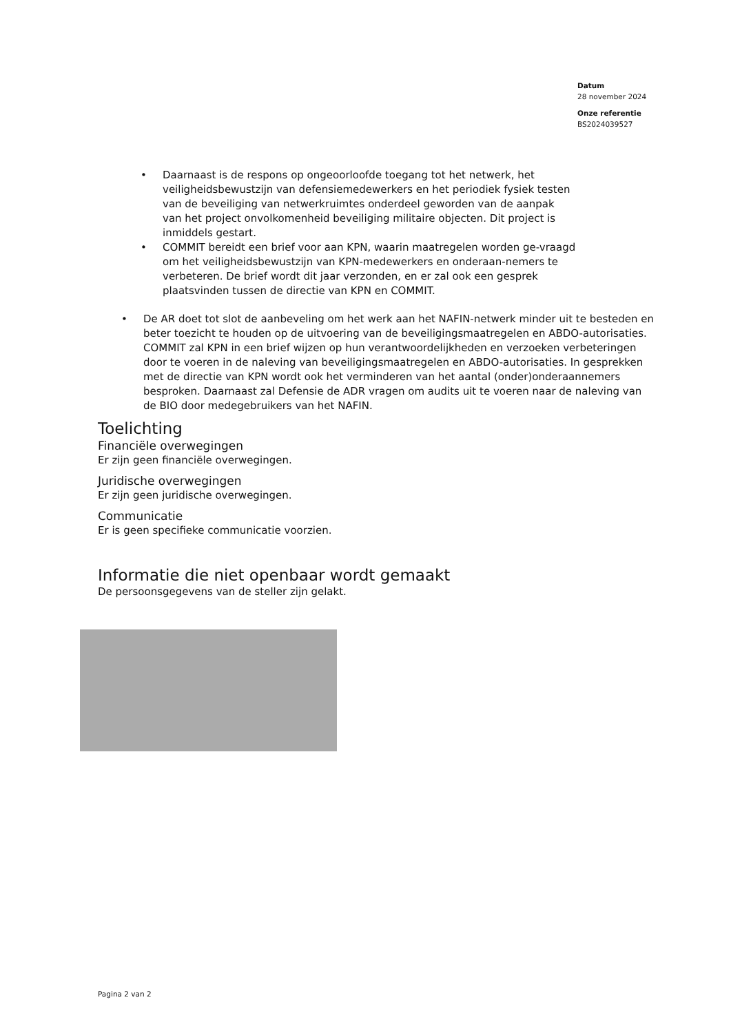Datum
28 november 2024
Onze referentie
BS2024039527
• Daarnaast is de respons op ongeoorloofde toegang tot het netwerk, het veiligheidsbewustzijn van defensiemedewerkers en het periodiek fysiek testen van de beveiliging van netwerkruimtes onderdeel geworden van de aanpak van het project onvolkomenheid beveiliging militaire objecten. Dit project is inmiddels gestart.
• COMMIT bereidt een brief voor aan KPN, waarin maatregelen worden ge-vraagd om het veiligheidsbewustzijn van KPN-medewerkers en onderaan-nemers te verbeteren. De brief wordt dit jaar verzonden, en er zal ook een gesprek plaatsvinden tussen de directie van KPN en COMMIT.
• De AR doet tot slot de aanbeveling om het werk aan het NAFIN-netwerk minder uit te besteden en beter toezicht te houden op de uitvoering van de beveiligingsmaatregelen en ABDO-autorisaties. COMMIT zal KPN in een brief wijzen op hun verantwoordelijkheden en verzoeken verbeteringen door te voeren in de naleving van beveiligingsmaatregelen en ABDO-autorisaties. In gesprekken met de directie van KPN wordt ook het verminderen van het aantal (onder)onderaannemers besproken. Daarnaast zal Defensie de ADR vragen om audits uit te voeren naar de naleving van de BIO door medegebruikers van het NAFIN.
Toelichting
Financiële overwegingen
Er zijn geen financiële overwegingen.
Juridische overwegingen
Er zijn geen juridische overwegingen.
Communicatie
Er is geen specifieke communicatie voorzien.
Informatie die niet openbaar wordt gemaakt
De persoonsgegevens van de steller zijn gelakt.
Pagina 2 van 2